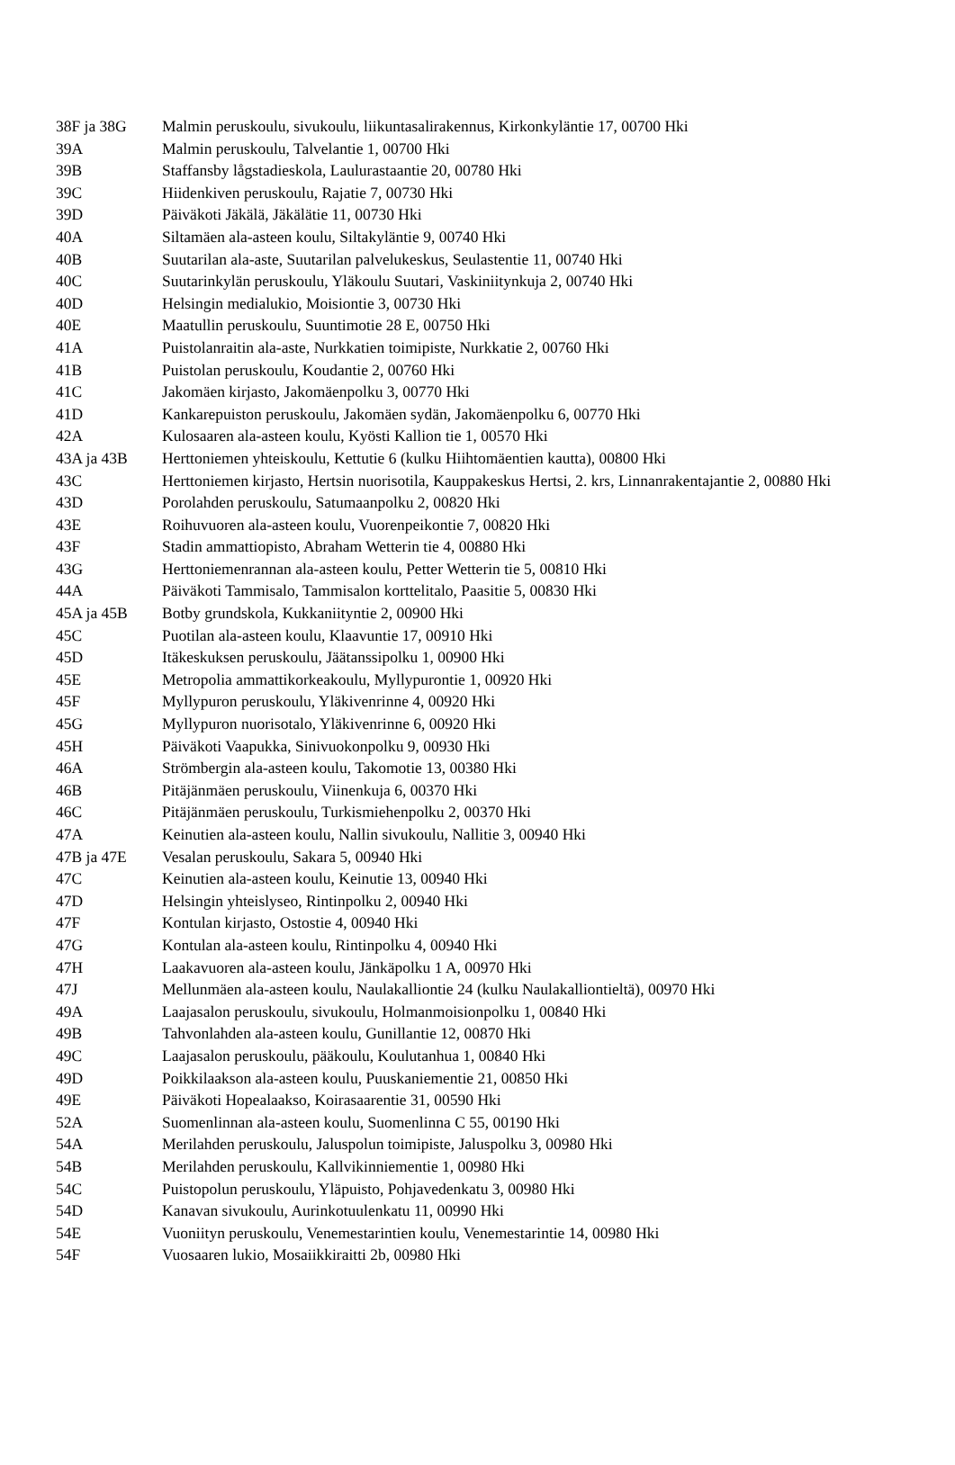| 38F ja 38G | Malmin peruskoulu, sivukoulu, liikuntasalirakennus, Kirkonkyläntie 17, 00700 Hki |
| 39A | Malmin peruskoulu, Talvelantie 1, 00700 Hki |
| 39B | Staffansby lågstadieskola, Laulurastaantie 20, 00780 Hki |
| 39C | Hiidenkiven peruskoulu, Rajatie 7, 00730 Hki |
| 39D | Päiväkoti Jäkälä, Jäkälätie 11, 00730 Hki |
| 40A | Siltamäen ala-asteen koulu, Siltakyläntie 9, 00740 Hki |
| 40B | Suutarilan ala-aste, Suutarilan palvelukeskus, Seulastentie 11, 00740 Hki |
| 40C | Suutarinkylän peruskoulu, Yläkoulu Suutari, Vaskiniitynkuja 2, 00740 Hki |
| 40D | Helsingin medialukio, Moisiontie 3, 00730 Hki |
| 40E | Maatullin peruskoulu, Suuntimotie 28 E, 00750 Hki |
| 41A | Puistolanraitin ala-aste, Nurkkatien toimipiste, Nurkkatie 2, 00760 Hki |
| 41B | Puistolan peruskoulu, Koudantie 2, 00760 Hki |
| 41C | Jakomäen kirjasto, Jakomäenpolku 3, 00770 Hki |
| 41D | Kankarepuiston peruskoulu, Jakomäen sydän, Jakomäenpolku 6, 00770 Hki |
| 42A | Kulosaaren ala-asteen koulu, Kyösti Kallion tie 1, 00570 Hki |
| 43A ja 43B | Herttoniemen yhteiskoulu, Kettutie 6 (kulku Hiihtomäentien kautta), 00800 Hki |
| 43C | Herttoniemen kirjasto, Hertsin nuorisotila, Kauppakeskus Hertsi, 2. krs, Linnanrakentajantie 2, 00880 Hki |
| 43D | Porolahden peruskoulu, Satumaanpolku 2, 00820 Hki |
| 43E | Roihuvuoren ala-asteen koulu, Vuorenpeikontie 7, 00820 Hki |
| 43F | Stadin ammattiopisto, Abraham Wetterin tie 4, 00880 Hki |
| 43G | Herttoniemenrannan ala-asteen koulu, Petter Wetterin tie 5, 00810 Hki |
| 44A | Päiväkoti Tammisalo, Tammisalon korttelitalo, Paasitie 5, 00830 Hki |
| 45A ja 45B | Botby grundskola, Kukkaniityntie 2, 00900 Hki |
| 45C | Puotilan ala-asteen koulu, Klaavuntie 17, 00910 Hki |
| 45D | Itäkeskuksen peruskoulu, Jäätanssipolku 1, 00900 Hki |
| 45E | Metropolia ammattikorkeakoulu, Myllypurontie 1, 00920 Hki |
| 45F | Myllypuron peruskoulu, Yläkivenrinne 4, 00920 Hki |
| 45G | Myllypuron nuorisotalo, Yläkivenrinne 6, 00920 Hki |
| 45H | Päiväkoti Vaapukka, Sinivuokonpolku 9, 00930 Hki |
| 46A | Strömbergin ala-asteen koulu, Takomotie 13, 00380 Hki |
| 46B | Pitäjänmäen peruskoulu, Viinenkuja 6, 00370 Hki |
| 46C | Pitäjänmäen peruskoulu, Turkismiehenpolku 2, 00370 Hki |
| 47A | Keinutien ala-asteen koulu, Nallin sivukoulu, Nallitie 3, 00940 Hki |
| 47B ja 47E | Vesalan peruskoulu, Sakara 5, 00940 Hki |
| 47C | Keinutien ala-asteen koulu, Keinutie 13, 00940 Hki |
| 47D | Helsingin yhteislyseo, Rintinpolku 2, 00940 Hki |
| 47F | Kontulan kirjasto, Ostostie 4, 00940 Hki |
| 47G | Kontulan ala-asteen koulu, Rintinpolku 4, 00940 Hki |
| 47H | Laakavuoren ala-asteen koulu, Jänkäpolku 1 A, 00970 Hki |
| 47J | Mellunmäen ala-asteen koulu, Naulakalliontie 24 (kulku Naulakalliontieltä), 00970 Hki |
| 49A | Laajasalon peruskoulu, sivukoulu, Holmanmoisionpolku 1, 00840 Hki |
| 49B | Tahvonlahden ala-asteen koulu, Gunillantie 12, 00870 Hki |
| 49C | Laajasalon peruskoulu, pääkoulu, Koulutanhua 1, 00840 Hki |
| 49D | Poikkilaakson ala-asteen koulu, Puuskaniementie 21, 00850 Hki |
| 49E | Päiväkoti Hopealaakso, Koirasaarentie 31, 00590 Hki |
| 52A | Suomenlinnan ala-asteen koulu, Suomenlinna C 55, 00190 Hki |
| 54A | Merilahden peruskoulu, Jaluspolun toimipiste, Jaluspolku 3, 00980 Hki |
| 54B | Merilahden peruskoulu, Kallvikinniementie 1, 00980 Hki |
| 54C | Puistopolun peruskoulu, Yläpuisto, Pohjavedenkatu 3, 00980 Hki |
| 54D | Kanavan sivukoulu, Aurinkotuulenkatu 11, 00990 Hki |
| 54E | Vuoniityn peruskoulu, Venemestarintien koulu, Venemestarintie 14, 00980 Hki |
| 54F | Vuosaaren lukio, Mosaiikkiraitti 2b, 00980 Hki |